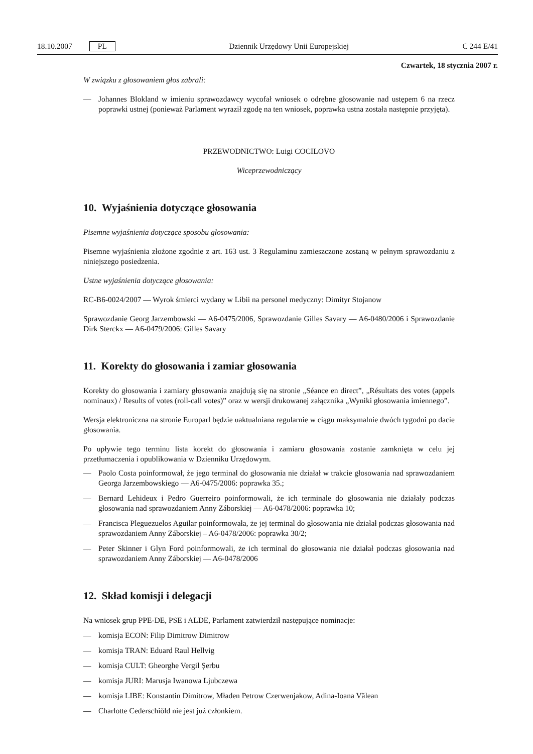18.10.2007 PL
Dziennik Urzędowy Unii Europejskiej
C 244 E/41
Czwartek, 18 stycznia 2007 r.
W związku z głosowaniem głos zabrali:
— Johannes Blokland w imieniu sprawozdawcy wycofał wniosek o odrębne głosowanie nad ustępem 6 na rzecz poprawki ustnej (ponieważ Parlament wyraził zgodę na ten wniosek, poprawka ustna została następnie przyjęta).
PRZEWODNICTWO: Luigi COCILOVO
Wiceprzewodniczący
10. Wyjaśnienia dotyczące głosowania
Pisemne wyjaśnienia dotyczące sposobu głosowania:
Pisemne wyjaśnienia złożone zgodnie z art. 163 ust. 3 Regulaminu zamieszczone zostaną w pełnym sprawozdaniu z niniejszego posiedzenia.
Ustne wyjaśnienia dotyczące głosowania:
RC-B6-0024/2007 — Wyrok śmierci wydany w Libii na personel medyczny: Dimityr Stojanow
Sprawozdanie Georg Jarzembowski — A6-0475/2006, Sprawozdanie Gilles Savary — A6-0480/2006 i Sprawozdanie Dirk Sterckx — A6-0479/2006: Gilles Savary
11. Korekty do głosowania i zamiar głosowania
Korekty do głosowania i zamiary głosowania znajdują się na stronie „Séance en direct”, „Résultats des votes (appels nominaux) / Results of votes (roll-call votes)” oraz w wersji drukowanej załącznika „Wyniki głosowania imiennego”.
Wersja elektroniczna na stronie Europarl będzie uaktualniana regularnie w ciągu maksymalnie dwóch tygodni po dacie głosowania.
Po upływie tego terminu lista korekt do głosowania i zamiaru głosowania zostanie zamknięta w celu jej przetłumaczenia i opublikowania w Dzienniku Urzędowym.
— Paolo Costa poinformował, że jego terminal do głosowania nie działał w trakcie głosowania nad sprawozdaniem Georga Jarzembowskiego — A6-0475/2006: poprawka 35.;
— Bernard Lehideux i Pedro Guerreiro poinformowali, że ich terminale do głosowania nie działały podczas głosowania nad sprawozdaniem Anny Záborskiej — A6-0478/2006: poprawka 10;
— Francisca Pleguezuelos Aguilar poinformowała, że jej terminal do głosowania nie działał podczas głosowania nad sprawozdaniem Anny Záborskiej – A6-0478/2006: poprawka 30/2;
— Peter Skinner i Glyn Ford poinformowali, że ich terminal do głosowania nie działał podczas głosowania nad sprawozdaniem Anny Záborskiej — A6-0478/2006
12. Skład komisji i delegacji
Na wniosek grup PPE-DE, PSE i ALDE, Parlament zatwierdził następujące nominacje:
— komisja ECON: Filip Dimitrow Dimitrow
— komisja TRAN: Eduard Raul Hellvig
— komisja CULT: Gheorghe Vergil Şerbu
— komisja JURI: Marusja Iwanowa Ljubczewa
— komisja LIBE: Konstantin Dimitrow, Mładen Petrow Czerwenjakow, Adina-Ioana Vălean
— Charlotte Cederschiöld nie jest już członkiem.